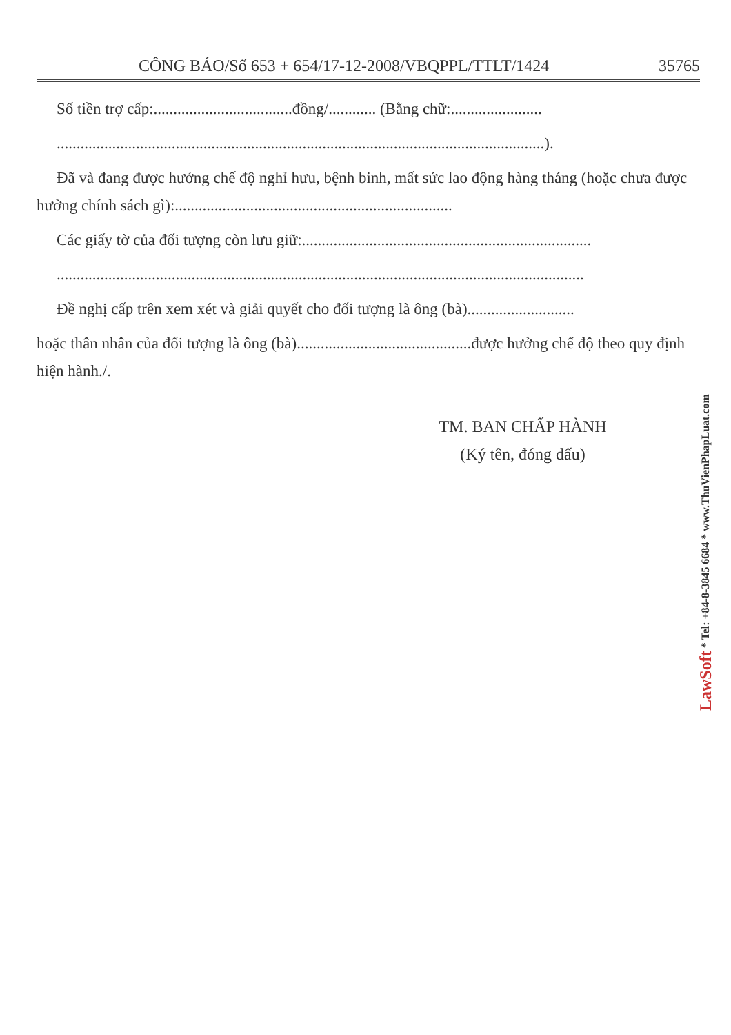CÔNG BÁO/Số 653 + 654/17-12-2008/VBQPPL/TTLT/1424 35765
Số tiền trợ cấp:...................................đồng/............ (Bằng chữ:.......................
...........................................................................................................................).
Đã và đang được hưởng chế độ nghỉ hưu, bệnh binh, mất sức lao động hàng tháng (hoặc chưa được hưởng chính sách gì):......................................................................
Các giấy tờ của đối tượng còn lưu giữ:.........................................................................
.....................................................................................................................................
Đề nghị cấp trên xem xét và giải quyết cho đối tượng là ông (bà)...........................
hoặc thân nhân của đối tượng là ông (bà)............................................được hưởng chế độ theo quy định hiện hành./.
TM. BAN CHẤP HÀNH
(Ký tên, đóng dấu)
LawSoft * Tel: +84-8-3845 6684 * www.ThuVienPhapLuat.com